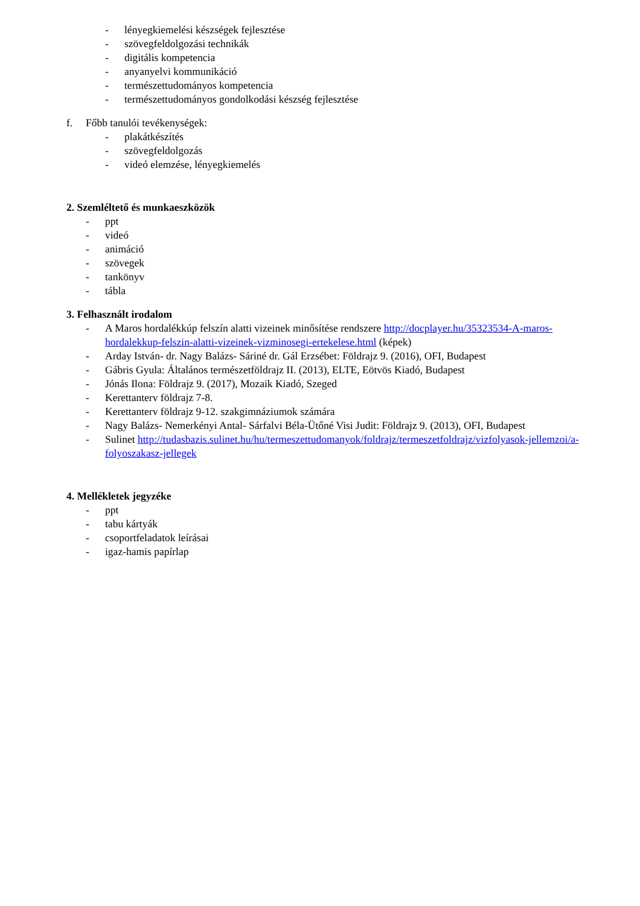- lényegkiemelési készségek fejlesztése
- szövegfeldolgozási technikák
- digitális kompetencia
- anyanyelvi kommunikáció
- természettudományos kompetencia
- természettudományos gondolkodási készség fejlesztése
f. Főbb tanulói tevékenységek:
- plakátkészítés
- szövegfeldolgozás
- videó elemzése, lényegkiemelés
2. Szemléltető és munkaeszközök
- ppt
- videó
- animáció
- szövegek
- tankönyv
- tábla
3. Felhasznált irodalom
- A Maros hordalékkúp felszín alatti vizeinek minősítése rendszere http://docplayer.hu/35323534-A-maros-hordalekkup-felszin-alatti-vizeinek-vizminosegi-ertekelese.html (képek)
- Arday István- dr. Nagy Balázs- Sáriné dr. Gál Erzsébet: Földrajz 9. (2016), OFI, Budapest
- Gábris Gyula: Általános természetföldrajz II. (2013), ELTE, Eötvös Kiadó, Budapest
- Jónás Ilona: Földrajz 9. (2017), Mozaik Kiadó, Szeged
- Kerettanterv földrajz 7-8.
- Kerettanterv földrajz 9-12. szakgimnáziumok számára
- Nagy Balázs- Nemerkényi Antal- Sárfalvi Béla-Ütőné Visi Judit: Földrajz 9. (2013), OFI, Budapest
- Sulinet http://tudasbazis.sulinet.hu/hu/termeszettudomanyok/foldrajz/termeszetfoldrajz/vizfolyasok-jellemzoi/a-folyoszakasz-jellegek
4. Mellékletek jegyzéke
- ppt
- tabu kártyák
- csoportfeladatok leírásai
- igaz-hamis papírlap